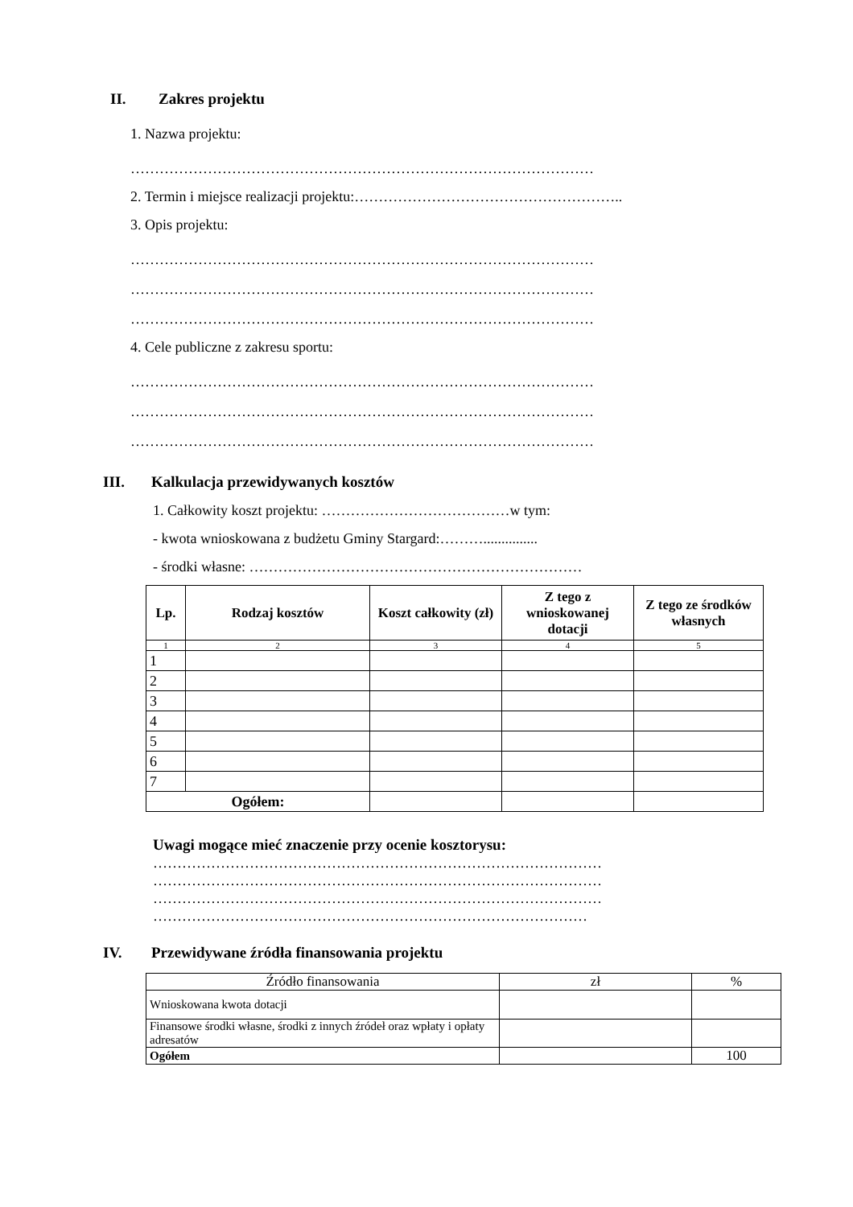II. Zakres projektu
1. Nazwa projektu:
……………………………………………………………………………………
2. Termin i miejsce realizacji projektu:………………………………………………..
3. Opis projektu:
……………………………………………………………………………………
……………………………………………………………………………………
……………………………………………………………………………………
4. Cele publiczne z zakresu sportu:
……………………………………………………………………………………
……………………………………………………………………………………
……………………………………………………………………………………
III. Kalkulacja przewidywanych kosztów
1. Całkowity koszt projektu: …………………………………w tym:
- kwota wnioskowana z budżetu Gminy Stargard:………...............
- środki własne: ……………………………………………………………
| Lp. | Rodzaj kosztów | Koszt całkowity (zł) | Z tego z wnioskowanej dotacji | Z tego ze środków własnych |
| --- | --- | --- | --- | --- |
| 1 | 2 | 3 | 4 | 5 |
| 1 | | | | |
| 2 | | | | |
| 3 | | | | |
| 4 | | | | |
| 5 | | | | |
| 6 | | | | |
| 7 | | | | |
| Ogółem: | | | | |
Uwagi mogące mieć znaczenie przy ocenie kosztorysu:
…………………………………………………………………………………
…………………………………………………………………………………
…………………………………………………………………………………
………………………………………………………………………………
IV. Przewidywane źródła finansowania projektu
| Źródło finansowania | zł | % |
| Wnioskowana kwota dotacji | | |
| Finansowe środki własne, środki z innych źródeł oraz wpłaty i opłaty adresatów | | |
| Ogółem | | 100 |